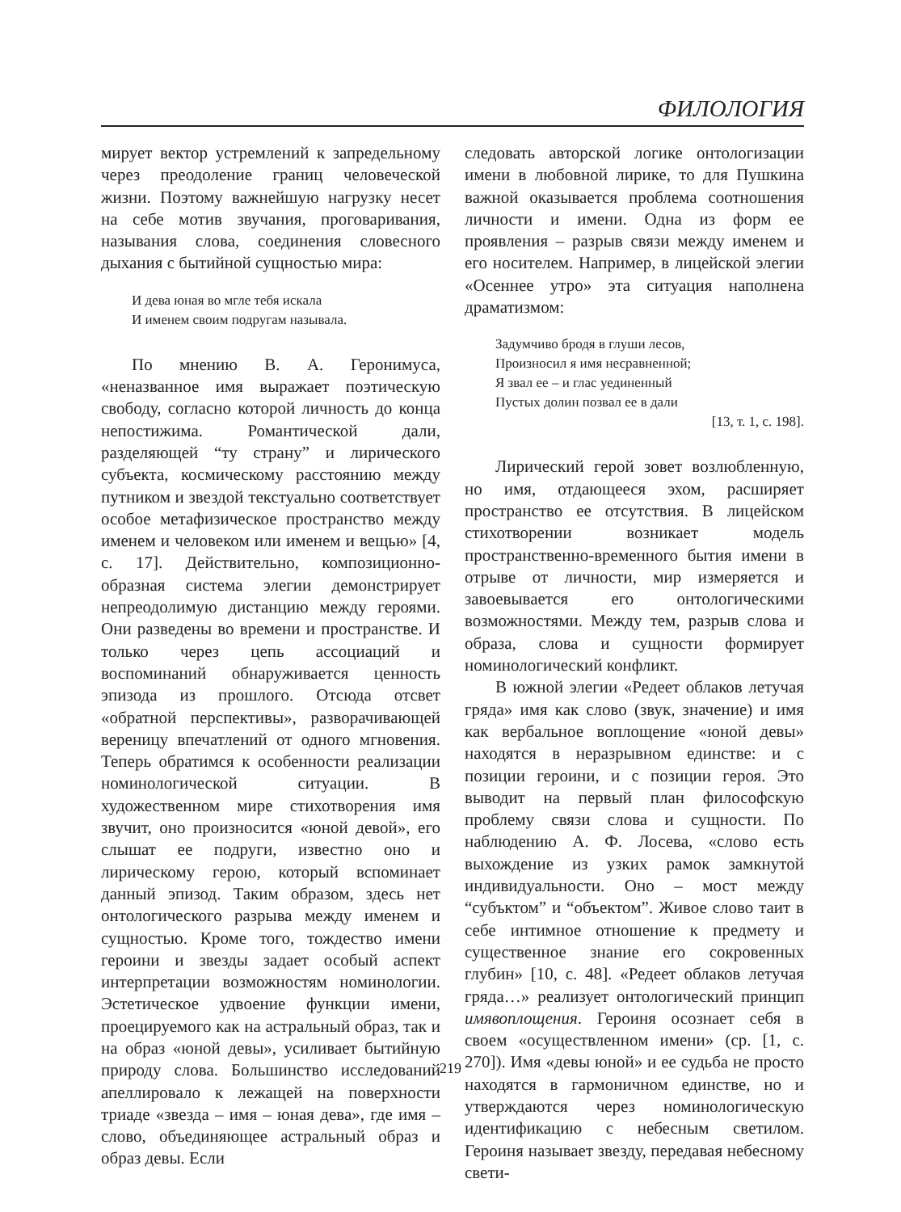ФИЛОЛОГИЯ
мирует вектор устремлений к запредельному через преодоление границ человеческой жизни. Поэтому важнейшую нагрузку несет на себе мотив звучания, проговаривания, называния слова, соединения словесного дыхания с бытийной сущностью мира:
И дева юная во мгле тебя искала
И именем своим подругам называла.
По мнению В. А. Геронимуса, «неназванное имя выражает поэтическую свободу, согласно которой личность до конца непостижима. Романтической дали, разделяющей “ту страну” и лирического субъекта, космическому расстоянию между путником и звездой текстуально соответствует особое метафизическое пространство между именем и человеком или именем и вещью» [4, с. 17]. Действительно, композиционно-образная система элегии демонстрирует непреодолимую дистанцию между героями. Они разведены во времени и пространстве. И только через цепь ассоциаций и воспоминаний обнаруживается ценность эпизода из прошлого. Отсюда отсвет «обратной перспективы», разворачивающей вереницу впечатлений от одного мгновения. Теперь обратимся к особенности реализации номинологической ситуации. В художественном мире стихотворения имя звучит, оно произносится «юной девой», его слышат ее подруги, известно оно и лирическому герою, который вспоминает данный эпизод. Таким образом, здесь нет онтологического разрыва между именем и сущностью. Кроме того, тождество имени героини и звезды задает особый аспект интерпретации возможностям номинологии. Эстетическое удвоение функции имени, проецируемого как на астральный образ, так и на образ «юной девы», усиливает бытийную природу слова. Большинство исследований апеллировало к лежащей на поверхности триаде «звезда – имя – юная дева», где имя – слово, объединяющее астральный образ и образ девы. Если
следовать авторской логике онтологизации имени в любовной лирике, то для Пушкина важной оказывается проблема соотношения личности и имени. Одна из форм ее проявления – разрыв связи между именем и его носителем. Например, в лицейской элегии «Осеннее утро» эта ситуация наполнена драматизмом:
Задумчиво бродя в глуши лесов,
Произносил я имя несравненной;
Я звал ее – и глас уединенный
Пустых долин позвал ее в дали
[13, т. 1, с. 198].
Лирический герой зовет возлюбленную, но имя, отдающееся эхом, расширяет пространство ее отсутствия. В лицейском стихотворении возникает модель пространственно-временного бытия имени в отрыве от личности, мир измеряется и завоевывается его онтологическими возможностями. Между тем, разрыв слова и образа, слова и сущности формирует номинологический конфликт.
В южной элегии «Редеет облаков летучая гряда» имя как слово (звук, значение) и имя как вербальное воплощение «юной девы» находятся в неразрывном единстве: и с позиции героини, и с позиции героя. Это выводит на первый план философскую проблему связи слова и сущности. По наблюдению А. Ф. Лосева, «слово есть выхождение из узких рамок замкнутой индивидуальности. Оно – мост между “субъктом” и “объектом”. Живое слово таит в себе интимное отношение к предмету и существенное знание его сокровенных глубин» [10, с. 48]. «Редеет облаков летучая гряда…» реализует онтологический принцип имявоплощения. Героиня осознает себя в своем «осуществленном имени» (ср. [1, с. 270]). Имя «девы юной» и ее судьба не просто находятся в гармоничном единстве, но и утверждаются через номинологическую идентификацию с небесным светилом. Героиня называет звезду, передавая небесному свети-
219